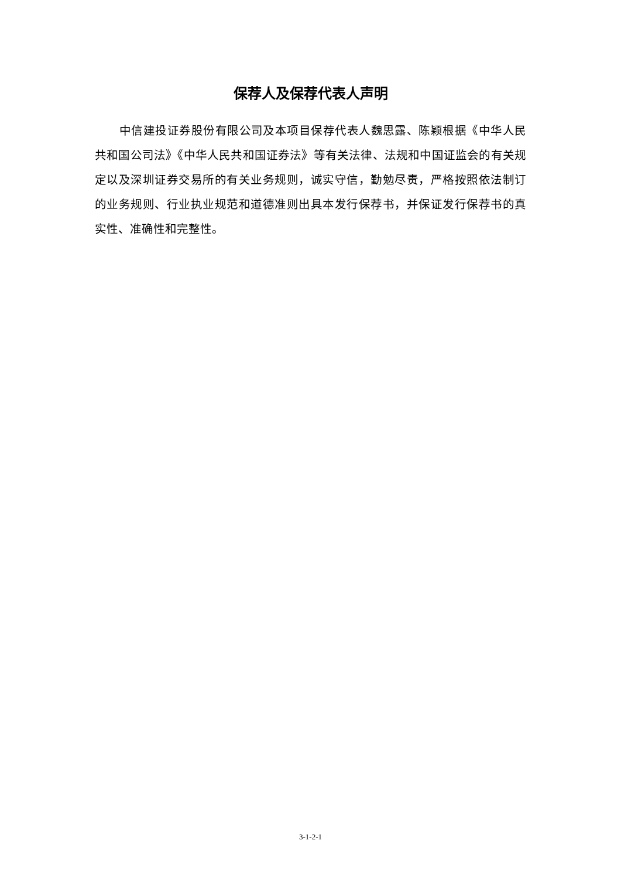保荐人及保荐代表人声明
中信建投证券股份有限公司及本项目保荐代表人魏思露、陈颖根据《中华人民共和国公司法》《中华人民共和国证券法》等有关法律、法规和中国证监会的有关规定以及深圳证券交易所的有关业务规则，诚实守信，勤勉尽责，严格按照依法制订的业务规则、行业执业规范和道德准则出具本发行保荐书，并保证发行保荐书的真实性、准确性和完整性。
3-1-2-1